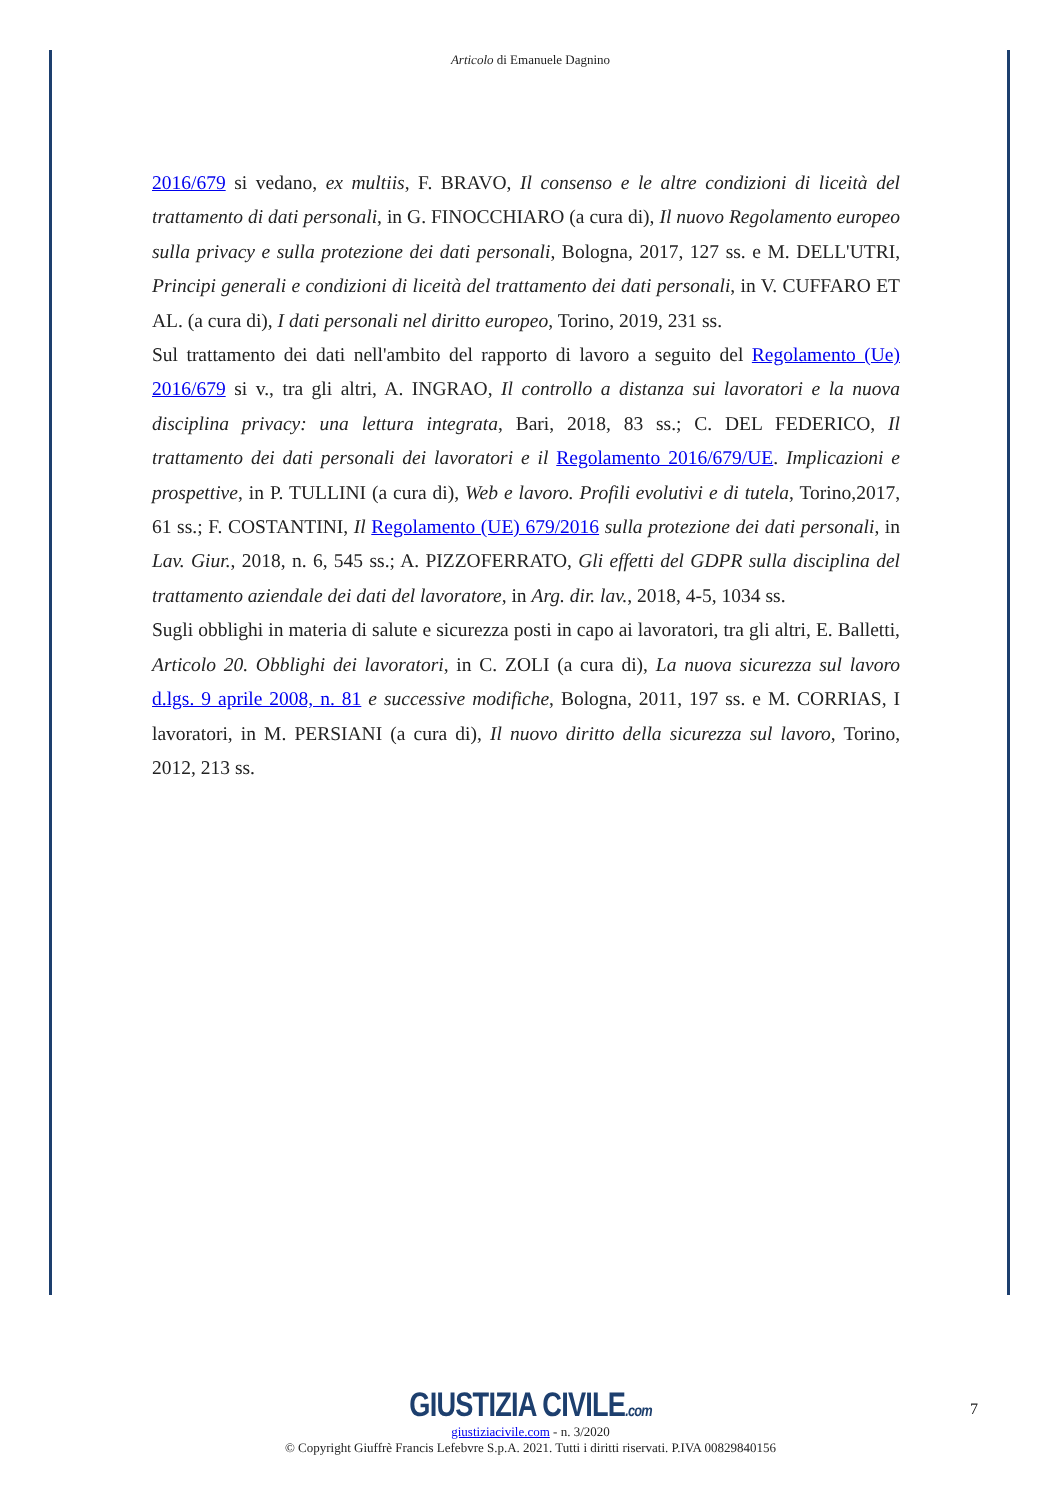Articolo di Emanuele Dagnino
2016/679 si vedano, ex multiis, F. BRAVO, Il consenso e le altre condizioni di liceità del trattamento di dati personali, in G. FINOCCHIARO (a cura di), Il nuovo Regolamento europeo sulla privacy e sulla protezione dei dati personali, Bologna, 2017, 127 ss. e M. DELL'UTRI, Principi generali e condizioni di liceità del trattamento dei dati personali, in V. CUFFARO ET AL. (a cura di), I dati personali nel diritto europeo, Torino, 2019, 231 ss.
Sul trattamento dei dati nell'ambito del rapporto di lavoro a seguito del Regolamento (Ue) 2016/679 si v., tra gli altri, A. INGRAO, Il controllo a distanza sui lavoratori e la nuova disciplina privacy: una lettura integrata, Bari, 2018, 83 ss.; C. DEL FEDERICO, Il trattamento dei dati personali dei lavoratori e il Regolamento 2016/679/UE. Implicazioni e prospettive, in P. TULLINI (a cura di), Web e lavoro. Profili evolutivi e di tutela, Torino,2017, 61 ss.; F. COSTANTINI, Il Regolamento (UE) 679/2016 sulla protezione dei dati personali, in Lav. Giur., 2018, n. 6, 545 ss.; A. PIZZOFERRATO, Gli effetti del GDPR sulla disciplina del trattamento aziendale dei dati del lavoratore, in Arg. dir. lav., 2018, 4-5, 1034 ss.
Sugli obblighi in materia di salute e sicurezza posti in capo ai lavoratori, tra gli altri, E. Balletti, Articolo 20. Obblighi dei lavoratori, in C. ZOLI (a cura di), La nuova sicurezza sul lavoro d.lgs. 9 aprile 2008, n. 81 e successive modifiche, Bologna, 2011, 197 ss. e M. CORRIAS, I lavoratori, in M. PERSIANI (a cura di), Il nuovo diritto della sicurezza sul lavoro, Torino, 2012, 213 ss.
GIUSTIZIA CIVILE.com
giustiziacivile.com - n. 3/2020
© Copyright Giuffrè Francis Lefebvre S.p.A. 2021. Tutti i diritti riservati. P.IVA 00829840156
7